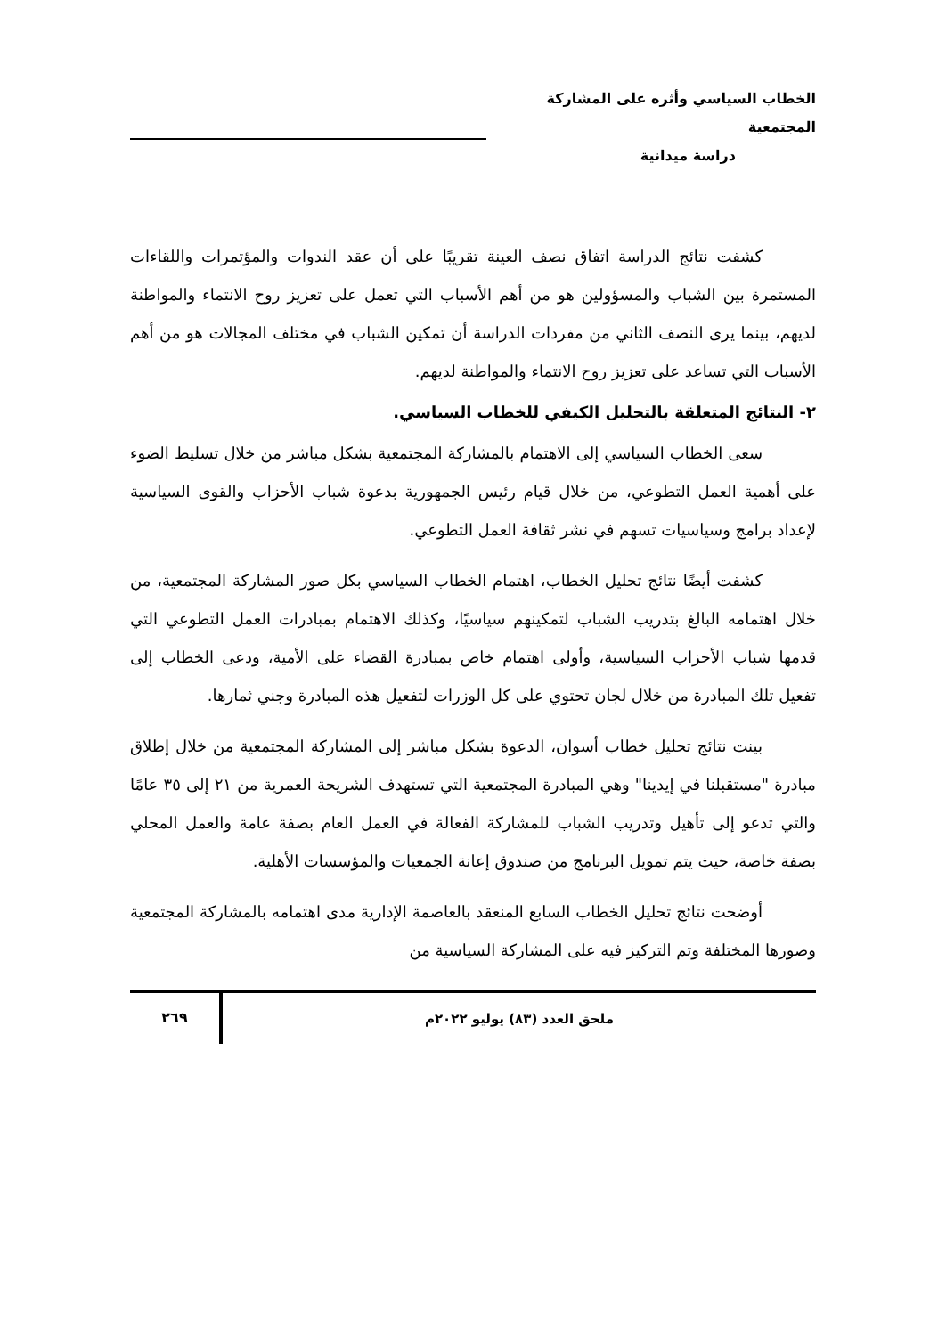الخطاب السياسي وأثره على المشاركة المجتمعية
دراسة ميدانية
كشفت نتائج الدراسة اتفاق نصف العينة تقريبًا على أن عقد الندوات والمؤتمرات واللقاءات المستمرة بين الشباب والمسؤولين هو من أهم الأسباب التي تعمل على تعزيز روح الانتماء والمواطنة لديهم، بينما يرى النصف الثاني من مفردات الدراسة أن تمكين الشباب في مختلف المجالات هو من أهم الأسباب التي تساعد على تعزيز روح الانتماء والمواطنة لديهم.
٢- النتائج المتعلقة بالتحليل الكيفي للخطاب السياسي.
سعى الخطاب السياسي إلى الاهتمام بالمشاركة المجتمعية بشكل مباشر من خلال تسليط الضوء على أهمية العمل التطوعي، من خلال قيام رئيس الجمهورية بدعوة شباب الأحزاب والقوى السياسية لإعداد برامج وسياسيات تسهم في نشر ثقافة العمل التطوعي.
كشفت أيضًا نتائج تحليل الخطاب، اهتمام الخطاب السياسي بكل صور المشاركة المجتمعية، من خلال اهتمامه البالغ بتدريب الشباب لتمكينهم سياسيًا، وكذلك الاهتمام بمبادرات العمل التطوعي التي قدمها شباب الأحزاب السياسية، وأولى اهتمام خاص بمبادرة القضاء على الأمية، ودعى الخطاب إلى تفعيل تلك المبادرة من خلال لجان تحتوي على كل الوزرات لتفعيل هذه المبادرة وجني ثمارها.
بينت نتائج تحليل خطاب أسوان، الدعوة بشكل مباشر إلى المشاركة المجتمعية من خلال إطلاق مبادرة "مستقبلنا في إيدينا" وهي المبادرة المجتمعية التي تستهدف الشريحة العمرية من ٢١ إلى ٣٥ عامًا والتي تدعو إلى تأهيل وتدريب الشباب للمشاركة الفعالة في العمل العام بصفة عامة والعمل المحلي بصفة خاصة، حيث يتم تمويل البرنامج من صندوق إعانة الجمعيات والمؤسسات الأهلية.
أوضحت نتائج تحليل الخطاب السابع المنعقد بالعاصمة الإدارية مدى اهتمامه بالمشاركة المجتمعية وصورها المختلفة وتم التركيز فيه على المشاركة السياسية من
ملحق العدد (٨٣) يوليو ٢٠٢٢م ٢٦٩